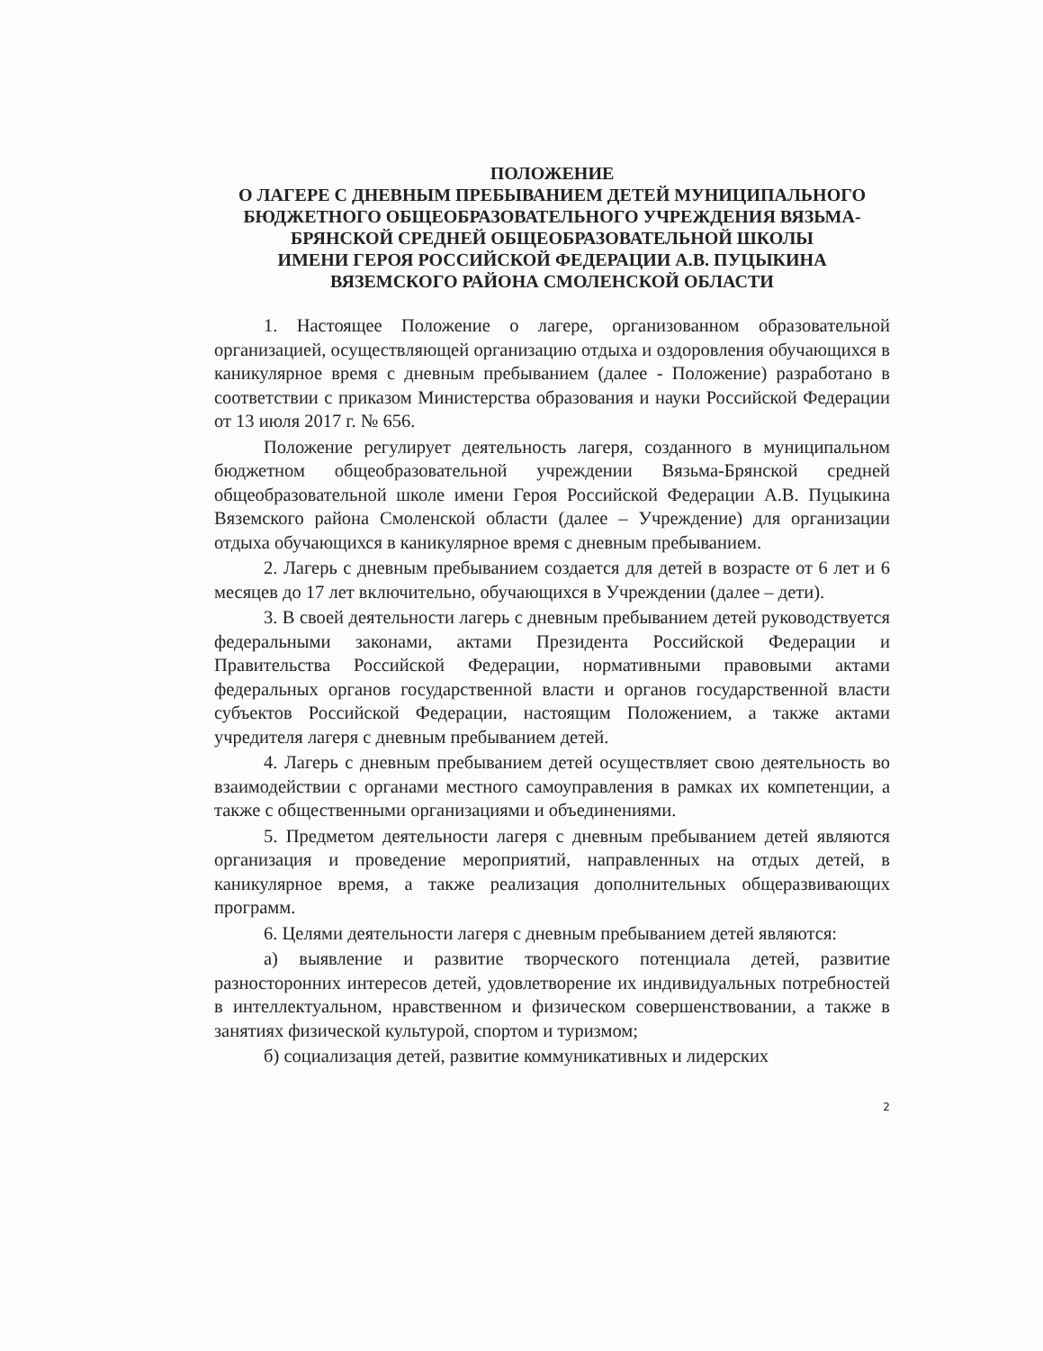ПОЛОЖЕНИЕ
О ЛАГЕРЕ С ДНЕВНЫМ ПРЕБЫВАНИЕМ ДЕТЕЙ МУНИЦИПАЛЬНОГО БЮДЖЕТНОГО ОБЩЕОБРАЗОВАТЕЛЬНОГО УЧРЕЖДЕНИЯ ВЯЗЬМА-БРЯНСКОЙ СРЕДНЕЙ ОБЩЕОБРАЗОВАТЕЛЬНОЙ ШКОЛЫ
ИМЕНИ ГЕРОЯ РОССИЙСКОЙ ФЕДЕРАЦИИ А.В. ПУЦЫКИНА ВЯЗЕМСКОГО РАЙОНА СМОЛЕНСКОЙ ОБЛАСТИ
1. Настоящее Положение о лагере, организованном образовательной организацией, осуществляющей организацию отдыха и оздоровления обучающихся в каникулярное время с дневным пребыванием (далее - Положение) разработано в соответствии с приказом Министерства образования и науки Российской Федерации от 13 июля 2017 г. № 656.
Положение регулирует деятельность лагеря, созданного в муниципальном бюджетном общеобразовательной учреждении Вязьма-Брянской средней общеобразовательной школе имени Героя Российской Федерации А.В. Пуцыкина Вяземского района Смоленской области (далее – Учреждение) для организации отдыха обучающихся в каникулярное время с дневным пребыванием.
2. Лагерь с дневным пребыванием создается для детей в возрасте от 6 лет и 6 месяцев до 17 лет включительно, обучающихся в Учреждении (далее – дети).
3. В своей деятельности лагерь с дневным пребыванием детей руководствуется федеральными законами, актами Президента Российской Федерации и Правительства Российской Федерации, нормативными правовыми актами федеральных органов государственной власти и органов государственной власти субъектов Российской Федерации, настоящим Положением, а также актами учредителя лагеря с дневным пребыванием детей.
4. Лагерь с дневным пребыванием детей осуществляет свою деятельность во взаимодействии с органами местного самоуправления в рамках их компетенции, а также с общественными организациями и объединениями.
5. Предметом деятельности лагеря с дневным пребыванием детей являются организация и проведение мероприятий, направленных на отдых детей, в каникулярное время, а также реализация дополнительных общеразвивающих программ.
6. Целями деятельности лагеря с дневным пребыванием детей являются:
а) выявление и развитие творческого потенциала детей, развитие разносторонних интересов детей, удовлетворение их индивидуальных потребностей в интеллектуальном, нравственном и физическом совершенствовании, а также в занятиях физической культурой, спортом и туризмом;
б) социализация детей, развитие коммуникативных и лидерских
2